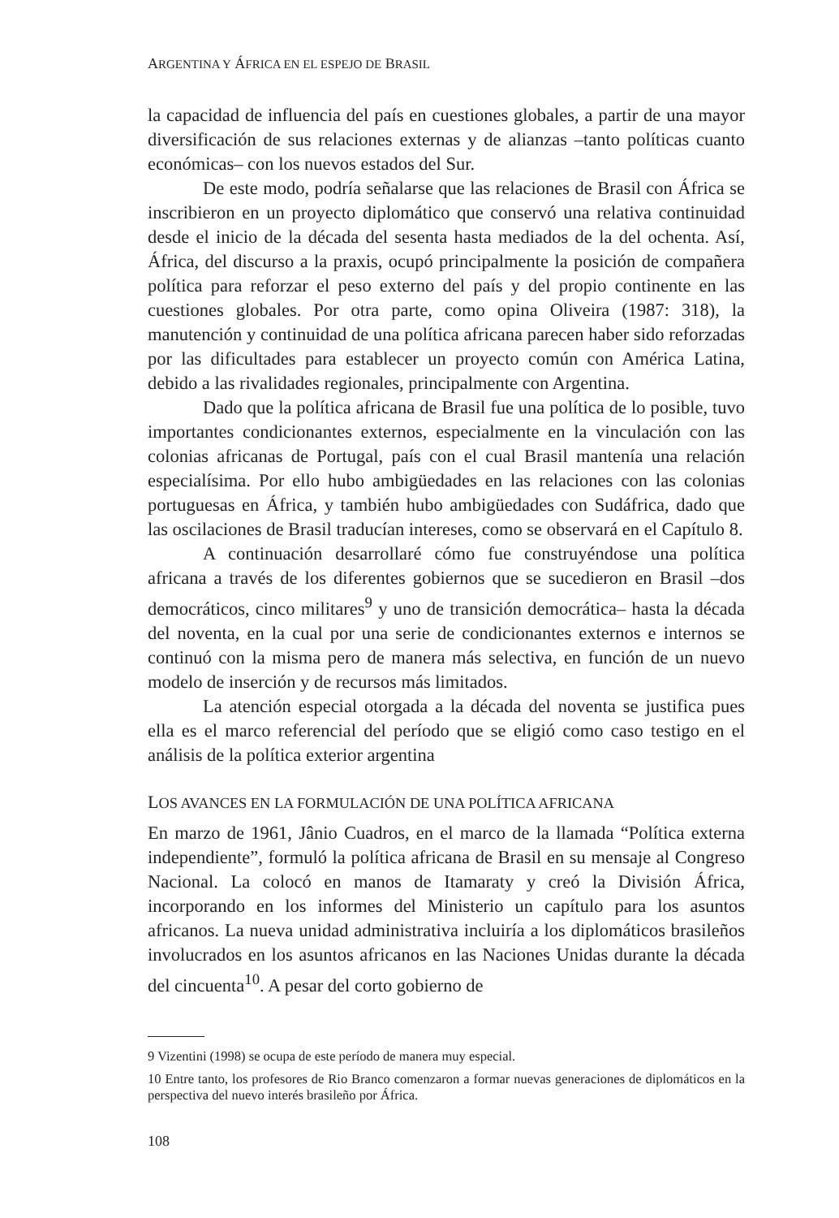ARGENTINA Y ÁFRICA EN EL ESPEJO DE BRASIL
la capacidad de influencia del país en cuestiones globales, a partir de una mayor diversificación de sus relaciones externas y de alianzas –tanto políticas cuanto económicas– con los nuevos estados del Sur.
De este modo, podría señalarse que las relaciones de Brasil con África se inscribieron en un proyecto diplomático que conservó una relativa continuidad desde el inicio de la década del sesenta hasta mediados de la del ochenta. Así, África, del discurso a la praxis, ocupó principalmente la posición de compañera política para reforzar el peso externo del país y del propio continente en las cuestiones globales. Por otra parte, como opina Oliveira (1987: 318), la manutención y continuidad de una política africana parecen haber sido reforzadas por las dificultades para establecer un proyecto común con América Latina, debido a las rivalidades regionales, principalmente con Argentina.
Dado que la política africana de Brasil fue una política de lo posible, tuvo importantes condicionantes externos, especialmente en la vinculación con las colonias africanas de Portugal, país con el cual Brasil mantenía una relación especialísima. Por ello hubo ambigüedades en las relaciones con las colonias portuguesas en África, y también hubo ambigüedades con Sudáfrica, dado que las oscilaciones de Brasil traducían intereses, como se observará en el Capítulo 8.
A continuación desarrollaré cómo fue construyéndose una política africana a través de los diferentes gobiernos que se sucedieron en Brasil –dos democráticos, cinco militares<sup>9</sup> y uno de transición democrática– hasta la década del noventa, en la cual por una serie de condicionantes externos e internos se continuó con la misma pero de manera más selectiva, en función de un nuevo modelo de inserción y de recursos más limitados.
La atención especial otorgada a la década del noventa se justifica pues ella es el marco referencial del período que se eligió como caso testigo en el análisis de la política exterior argentina
LOS AVANCES EN LA FORMULACIÓN DE UNA POLÍTICA AFRICANA
En marzo de 1961, Jânio Cuadros, en el marco de la llamada “Política externa independiente”, formuló la política africana de Brasil en su mensaje al Congreso Nacional. La colocó en manos de Itamaraty y creó la División África, incorporando en los informes del Ministerio un capítulo para los asuntos africanos. La nueva unidad administrativa incluiría a los diplomáticos brasileños involucrados en los asuntos africanos en las Naciones Unidas durante la década del cincuenta<sup>10</sup>. A pesar del corto gobierno de
9 Vizentini (1998) se ocupa de este período de manera muy especial.
10 Entre tanto, los profesores de Rio Branco comenzaron a formar nuevas generaciones de diplomáticos en la perspectiva del nuevo interés brasileño por África.
108